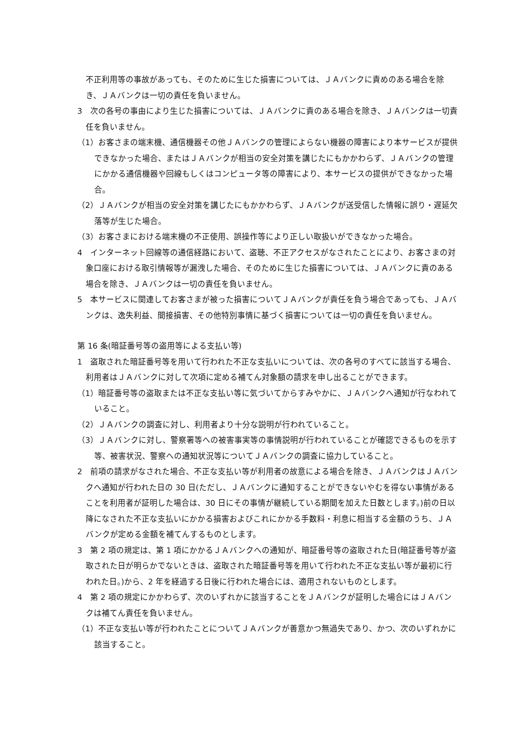不正利用等の事故があっても、そのために生じた損害については、ＪＡバンクに責めのある場合を除き、ＪＡバンクは一切の責任を負いません。
3　次の各号の事由により生じた損害については、ＪＡバンクに責のある場合を除き、ＪＡバンクは一切責任を負いません。
（1）お客さまの端末機、通信機器その他ＪＡバンクの管理によらない機器の障害により本サービスが提供できなかった場合、またはＪＡバンクが相当の安全対策を講じたにもかかわらず、ＪＡバンクの管理にかかる通信機器や回線もしくはコンピュータ等の障害により、本サービスの提供ができなかった場合。
（2）ＪＡバンクが相当の安全対策を講じたにもかかわらず、ＪＡバンクが送受信した情報に誤り・遅延欠落等が生じた場合。
（3）お客さまにおける端末機の不正使用、誤操作等により正しい取扱いができなかった場合。
4　インターネット回線等の通信経路において、盗聴、不正アクセスがなされたことにより、お客さまの対象口座における取引情報等が漏洩した場合、そのために生じた損害については、ＪＡバンクに責のある場合を除き、ＪＡバンクは一切の責任を負いません。
5　本サービスに関連してお客さまが被った損害についてＪＡバンクが責任を負う場合であっても、ＪＡバンクは、逸失利益、間接損害、その他特別事情に基づく損害については一切の責任を負いません。
第 16 条(暗証番号等の盗用等による支払い等)
1　盗取された暗証番号等を用いて行われた不正な支払いについては、次の各号のすべてに該当する場合、利用者はＪＡバンクに対して次項に定める補てん対象額の請求を申し出ることができます。
（1）暗証番号等の盗取または不正な支払い等に気づいてからすみやかに、ＪＡバンクへ通知が行なわれていること。
（2）ＪＡバンクの調査に対し、利用者より十分な説明が行われていること。
（3）ＪＡバンクに対し、警察署等への被害事実等の事情説明が行われていることが確認できるものを示す等、被害状況、警察への通知状況等についてＪＡバンクの調査に協力していること。
2　前項の請求がなされた場合、不正な支払い等が利用者の故意による場合を除き、ＪＡバンクはＪＡバンクへ通知が行われた日の 30 日(ただし、ＪＡバンクに通知することができないやむを得ない事情があることを利用者が証明した場合は、30 日にその事情が継続している期間を加えた日数とします。)前の日以降になされた不正な支払いにかかる損害およびこれにかかる手数料・利息に相当する金額のうち、ＪＡバンクが定める金額を補てんするものとします。
3　第 2 項の規定は、第 1 項にかかるＪＡバンクへの通知が、暗証番号等の盗取された日(暗証番号等が盗取された日が明らかでないときは、盗取された暗証番号等を用いて行われた不正な支払い等が最初に行われた日。)から、2 年を経過する日後に行われた場合には、適用されないものとします。
4　第 2 項の規定にかかわらず、次のいずれかに該当することをＪＡバンクが証明した場合にはＪＡバンクは補てん責任を負いません。
（1）不正な支払い等が行われたことについてＪＡバンクが善意かつ無過失であり、かつ、次のいずれかに該当すること。